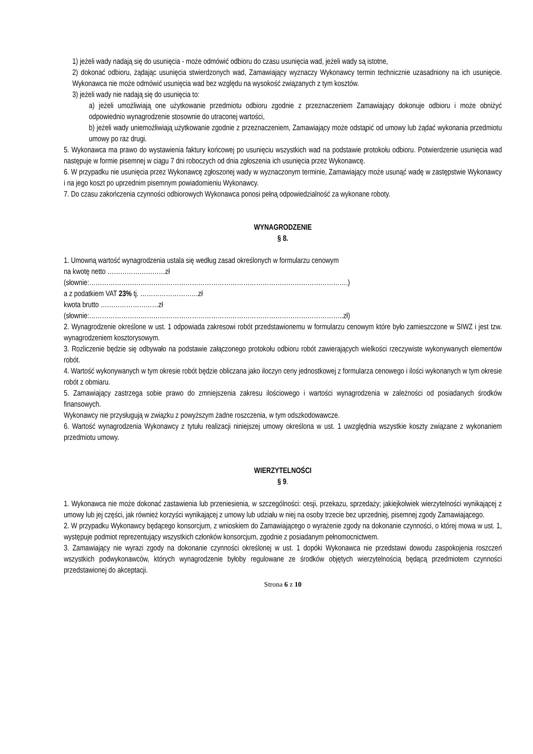1) jeżeli wady nadają się do usunięcia - może odmówić odbioru do czasu usunięcia wad, jeżeli wady są istotne,
2) dokonać odbioru, żądając usunięcia stwierdzonych wad, Zamawiający wyznaczy Wykonawcy termin technicznie uzasadniony na ich usunięcie. Wykonawca nie może odmówić usunięcia wad bez względu na wysokość związanych z tym kosztów.
3) jeżeli wady nie nadają się do usunięcia to:
a) jeżeli umożliwiają one użytkowanie przedmiotu odbioru zgodnie z przeznaczeniem Zamawiający dokonuje odbioru i może obniżyć odpowiednio wynagrodzenie stosownie do utraconej wartości,
b) jeżeli wady uniemożliwiają użytkowanie zgodnie z przeznaczeniem, Zamawiający może odstąpić od umowy lub żądać wykonania przedmiotu umowy po raz drugi.
5. Wykonawca ma prawo do wystawienia faktury końcowej po usunięciu wszystkich wad na podstawie protokołu odbioru. Potwierdzenie usunięcia wad następuje w formie pisemnej w ciągu 7 dni roboczych od dnia zgłoszenia ich usunięcia przez Wykonawcę.
6. W przypadku nie usunięcia przez Wykonawcę zgłoszonej wady w wyznaczonym terminie, Zamawiający może usunąć wadę w zastępstwie Wykonawcy i na jego koszt po uprzednim pisemnym powiadomieniu Wykonawcy.
7. Do czasu zakończenia czynności odbiorowych Wykonawca ponosi pełną odpowiedzialność za wykonane roboty.
WYNAGRODZENIE
§ 8.
1. Umowną wartość wynagrodzenia ustala się według zasad określonych w formularzu cenowym
na kwotę netto ………………………zł
(słownie:………………………………………………………………………………………………………….)
a z podatkiem VAT 23% tj. ………………………zł
kwota brutto ………………………zł
(słownie:………………………………………………………………………………………………………..zł)
2. Wynagrodzenie określone w ust. 1 odpowiada zakresowi robót przedstawionemu w formularzu cenowym które było zamieszczone w SIWZ i jest tzw. wynagrodzeniem kosztorysowym.
3. Rozliczenie będzie się odbywało na podstawie załączonego protokołu odbioru robót zawierających wielkości rzeczywiste wykonywanych elementów robót.
4. Wartość wykonywanych w tym okresie robót będzie obliczana jako iloczyn ceny jednostkowej z formularza cenowego i ilości wykonanych w tym okresie robót z obmiaru.
5. Zamawiający zastrzega sobie prawo do zmniejszenia zakresu ilościowego i wartości wynagrodzenia w zależności od posiadanych środków finansowych.
Wykonawcy nie przysługują w związku z powyższym żadne roszczenia, w tym odszkodowawcze.
6. Wartość wynagrodzenia Wykonawcy z tytułu realizacji niniejszej umowy określona w ust. 1 uwzględnia wszystkie koszty związane z wykonaniem przedmiotu umowy.
WIERZYTELNOŚCI
§ 9.
1. Wykonawca nie może dokonać zastawienia lub przeniesienia, w szczególności: cesji, przekazu, sprzedaży; jakiejkolwiek wierzytelności wynikającej z umowy lub jej części, jak również korzyści wynikającej z umowy lub udziału w niej na osoby trzecie bez uprzedniej, pisemnej zgody Zamawiającego.
2. W przypadku Wykonawcy będącego konsorcjum, z wnioskiem do Zamawiającego o wyrażenie zgody na dokonanie czynności, o której mowa w ust. 1, występuje podmiot reprezentujący wszystkich członków konsorcjum, zgodnie z posiadanym pełnomocnictwem.
3. Zamawiający nie wyrazi zgody na dokonanie czynności określonej w ust. 1 dopóki Wykonawca nie przedstawi dowodu zaspokojenia roszczeń wszystkich podwykonawców, których wynagrodzenie byłoby regulowane ze środków objętych wierzytelnością będącą przedmiotem czynności przedstawionej do akceptacji.
Strona 6 z 10